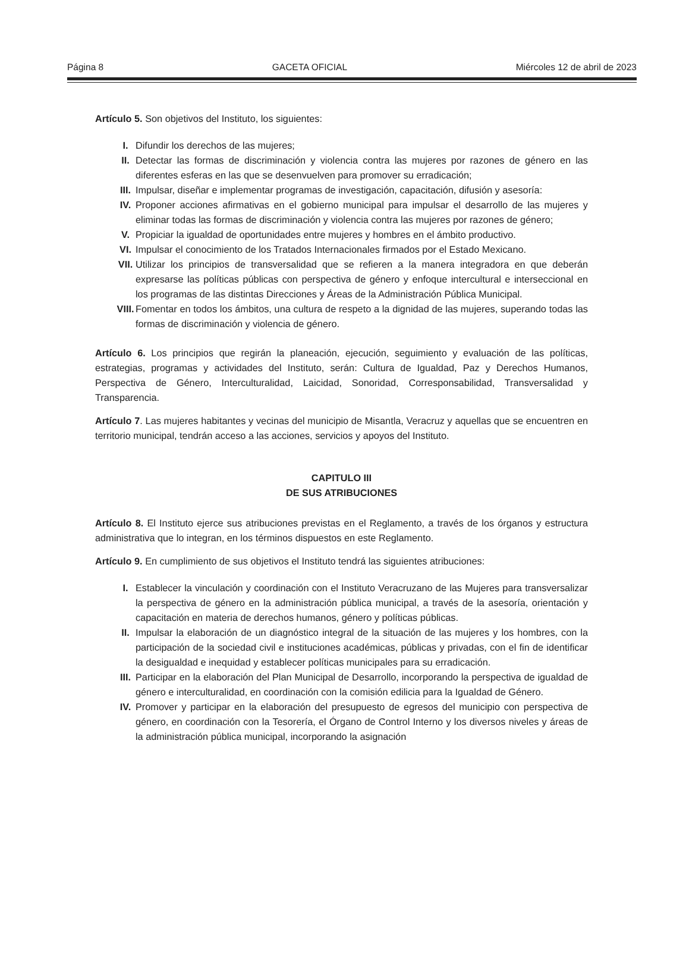Página 8 GACETA OFICIAL Miércoles 12 de abril de 2023
Artículo 5. Son objetivos del Instituto, los siguientes:
I. Difundir los derechos de las mujeres;
II. Detectar las formas de discriminación y violencia contra las mujeres por razones de género en las diferentes esferas en las que se desenvuelven para promover su erradicación;
III. Impulsar, diseñar e implementar programas de investigación, capacitación, difusión y asesoría:
IV. Proponer acciones afirmativas en el gobierno municipal para impulsar el desarrollo de las mujeres y eliminar todas las formas de discriminación y violencia contra las mujeres por razones de género;
V. Propiciar la igualdad de oportunidades entre mujeres y hombres en el ámbito productivo.
VI. Impulsar el conocimiento de los Tratados Internacionales firmados por el Estado Mexicano.
VII. Utilizar los principios de transversalidad que se refieren a la manera integradora en que deberán expresarse las políticas públicas con perspectiva de género y enfoque intercultural e interseccional en los programas de las distintas Direcciones y Áreas de la Administración Pública Municipal.
VIII. Fomentar en todos los ámbitos, una cultura de respeto a la dignidad de las mujeres, superando todas las formas de discriminación y violencia de género.
Artículo 6. Los principios que regirán la planeación, ejecución, seguimiento y evaluación de las políticas, estrategias, programas y actividades del Instituto, serán: Cultura de Igualdad, Paz y Derechos Humanos, Perspectiva de Género, Interculturalidad, Laicidad, Sonoridad, Corresponsabilidad, Transversalidad y Transparencia.
Artículo 7. Las mujeres habitantes y vecinas del municipio de Misantla, Veracruz y aquellas que se encuentren en territorio municipal, tendrán acceso a las acciones, servicios y apoyos del Instituto.
CAPITULO III
DE SUS ATRIBUCIONES
Artículo 8. El Instituto ejerce sus atribuciones previstas en el Reglamento, a través de los órganos y estructura administrativa que lo integran, en los términos dispuestos en este Reglamento.
Artículo 9. En cumplimiento de sus objetivos el Instituto tendrá las siguientes atribuciones:
I. Establecer la vinculación y coordinación con el Instituto Veracruzano de las Mujeres para transversalizar la perspectiva de género en la administración pública municipal, a través de la asesoría, orientación y capacitación en materia de derechos humanos, género y políticas públicas.
II. Impulsar la elaboración de un diagnóstico integral de la situación de las mujeres y los hombres, con la participación de la sociedad civil e instituciones académicas, públicas y privadas, con el fin de identificar la desigualdad e inequidad y establecer políticas municipales para su erradicación.
III. Participar en la elaboración del Plan Municipal de Desarrollo, incorporando la perspectiva de igualdad de género e interculturalidad, en coordinación con la comisión edilicia para la Igualdad de Género.
IV. Promover y participar en la elaboración del presupuesto de egresos del municipio con perspectiva de género, en coordinación con la Tesorería, el Órgano de Control Interno y los diversos niveles y áreas de la administración pública municipal, incorporando la asignación